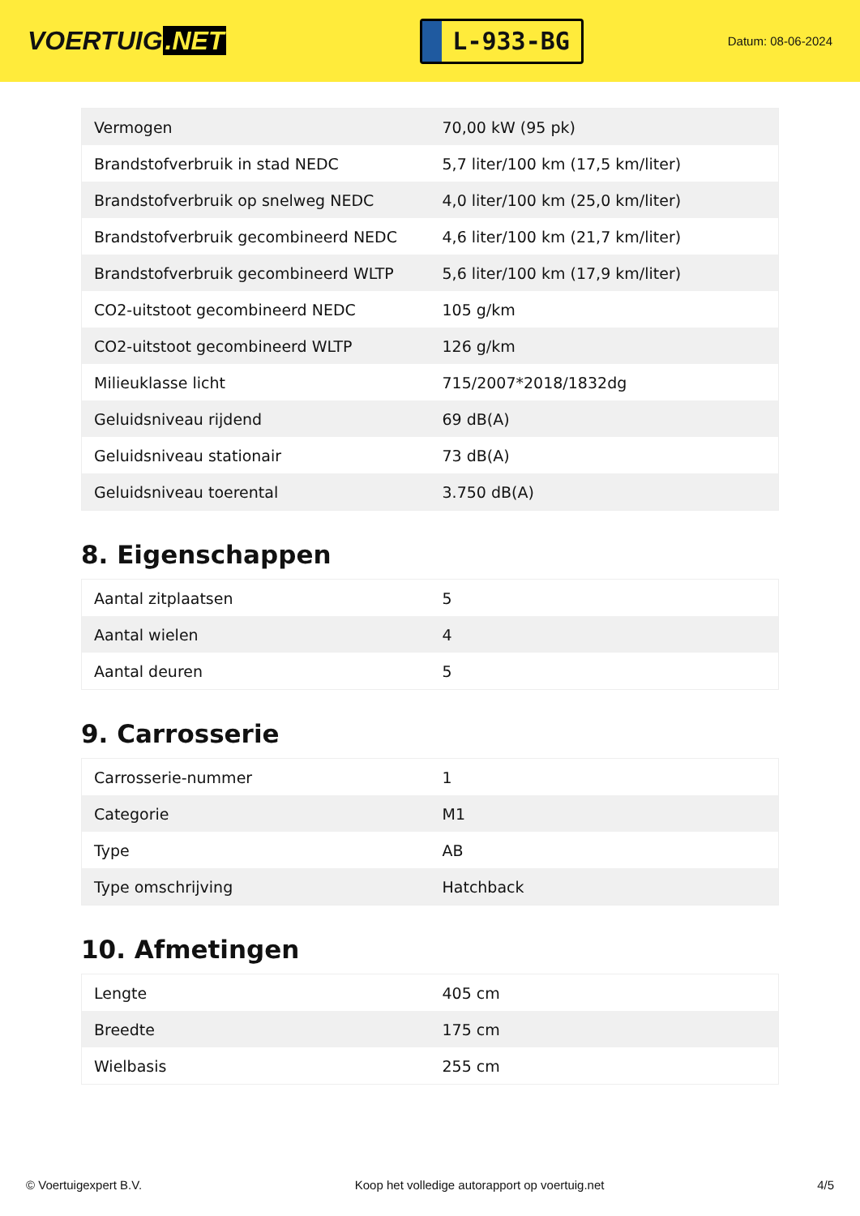VOERTUIG.NET
L-933-BG
Datum: 08-06-2024
| Vermogen | 70,00 kW (95 pk) |
| Brandstofverbruik in stad NEDC | 5,7 liter/100 km (17,5 km/liter) |
| Brandstofverbruik op snelweg NEDC | 4,0 liter/100 km (25,0 km/liter) |
| Brandstofverbruik gecombineerd NEDC | 4,6 liter/100 km (21,7 km/liter) |
| Brandstofverbruik gecombineerd WLTP | 5,6 liter/100 km (17,9 km/liter) |
| CO2-uitstoot gecombineerd NEDC | 105 g/km |
| CO2-uitstoot gecombineerd WLTP | 126 g/km |
| Milieuklasse licht | 715/2007*2018/1832dg |
| Geluidsniveau rijdend | 69 dB(A) |
| Geluidsniveau stationair | 73 dB(A) |
| Geluidsniveau toerental | 3.750 dB(A) |
8. Eigenschappen
| Aantal zitplaatsen | 5 |
| Aantal wielen | 4 |
| Aantal deuren | 5 |
9. Carrosserie
| Carrosserie-nummer | 1 |
| Categorie | M1 |
| Type | AB |
| Type omschrijving | Hatchback |
10. Afmetingen
| Lengte | 405 cm |
| Breedte | 175 cm |
| Wielbasis | 255 cm |
© Voertuigexpert B.V. Koop het volledige autorapport op voertuig.net 4/5